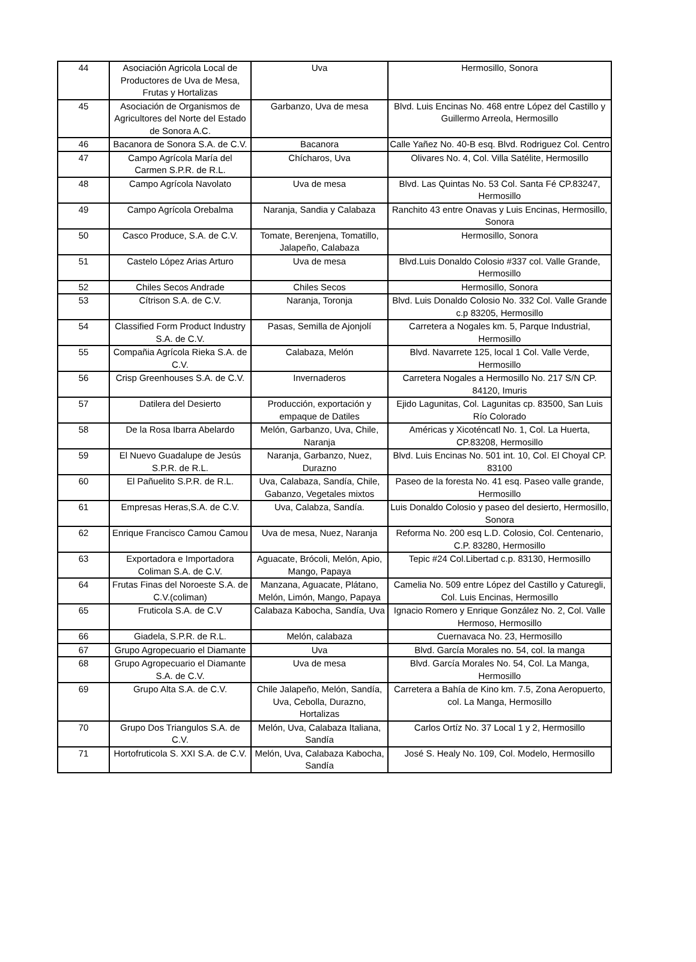| 44 | Asociación Agricola Local de Productores de Uva de Mesa, Frutas y Hortalizas | Uva | Hermosillo, Sonora |
| 45 | Asociación de Organismos de Agricultores del Norte del Estado de Sonora A.C. | Garbanzo, Uva de mesa | Blvd. Luis Encinas No. 468 entre López del Castillo y Guillermo Arreola, Hermosillo |
| 46 | Bacanora de Sonora S.A. de C.V. | Bacanora | Calle Yañez No. 40-B esq. Blvd. Rodriguez Col. Centro |
| 47 | Campo Agrícola María del Carmen S.P.R. de R.L. | Chícharos, Uva | Olivares No. 4, Col. Villa Satélite, Hermosillo |
| 48 | Campo Agrícola Navolato | Uva de mesa | Blvd. Las Quintas No. 53 Col. Santa Fé CP.83247, Hermosillo |
| 49 | Campo Agrícola Orebalma | Naranja, Sandia y Calabaza | Ranchito 43 entre Onavas y Luis Encinas, Hermosillo, Sonora |
| 50 | Casco Produce, S.A. de C.V. | Tomate, Berenjena, Tomatillo, Jalapeño, Calabaza | Hermosillo, Sonora |
| 51 | Castelo López Arias Arturo | Uva de mesa | Blvd.Luis Donaldo Colosio #337 col. Valle Grande, Hermosillo |
| 52 | Chiles Secos Andrade | Chiles Secos | Hermosillo, Sonora |
| 53 | Cítrison S.A. de C.V. | Naranja, Toronja | Blvd. Luis Donaldo Colosio No. 332 Col. Valle Grande c.p 83205, Hermosillo |
| 54 | Classified Form Product Industry S.A. de C.V. | Pasas, Semilla de Ajonjolí | Carretera a Nogales km. 5, Parque Industrial, Hermosillo |
| 55 | Compañia Agrícola Rieka S.A. de C.V. | Calabaza, Melón | Blvd. Navarrete 125, local 1 Col. Valle Verde, Hermosillo |
| 56 | Crisp Greenhouses S.A. de C.V. | Invernaderos | Carretera Nogales a Hermosillo No. 217 S/N CP. 84120, Imuris |
| 57 | Datilera del Desierto | Producción, exportación y empaque de Datiles | Ejido Lagunitas, Col. Lagunitas cp. 83500, San Luis Río Colorado |
| 58 | De la Rosa Ibarra Abelardo | Melón, Garbanzo, Uva, Chile, Naranja | Américas y Xicoténcatl No. 1, Col. La Huerta, CP.83208, Hermosillo |
| 59 | El Nuevo Guadalupe de Jesús S.P.R. de R.L. | Naranja, Garbanzo, Nuez, Durazno | Blvd. Luis Encinas No. 501 int. 10, Col. El Choyal CP. 83100 |
| 60 | El Pañuelito S.P.R. de R.L. | Uva, Calabaza, Sandía, Chile, Gabanzo, Vegetales mixtos | Paseo de la foresta No. 41 esq. Paseo valle grande, Hermosillo |
| 61 | Empresas Heras,S.A. de C.V. | Uva, Calabza, Sandía. | Luis Donaldo Colosio y paseo del desierto, Hermosillo, Sonora |
| 62 | Enrique Francisco Camou Camou | Uva de mesa, Nuez, Naranja | Reforma No. 200 esq L.D. Colosio, Col. Centenario, C.P. 83280, Hermosillo |
| 63 | Exportadora e Importadora Coliman S.A. de C.V. | Aguacate, Brócoli, Melón, Apio, Mango, Papaya | Tepic #24 Col.Libertad c.p. 83130, Hermosillo |
| 64 | Frutas Finas del Noroeste S.A. de C.V.(coliman) | Manzana, Aguacate, Plátano, Melón, Limón, Mango, Papaya | Camelia No. 509 entre López del Castillo y Caturegli, Col. Luis Encinas, Hermosillo |
| 65 | Fruticola S.A. de C.V | Calabaza Kabocha, Sandía, Uva | Ignacio Romero y Enrique González No. 2, Col. Valle Hermoso, Hermosillo |
| 66 | Giadela, S.P.R. de R.L. | Melón, calabaza | Cuernavaca No. 23, Hermosillo |
| 67 | Grupo Agropecuario el Diamante | Uva | Blvd. García Morales no. 54, col. la manga |
| 68 | Grupo Agropecuario el Diamante S.A. de C.V. | Uva de mesa | Blvd. García Morales No. 54, Col. La Manga, Hermosillo |
| 69 | Grupo Alta S.A. de C.V. | Chile Jalapeño, Melón, Sandía, Uva, Cebolla, Durazno, Hortalizas | Carretera a Bahía de Kino km. 7.5, Zona Aeropuerto, col. La Manga, Hermosillo |
| 70 | Grupo Dos Triangulos S.A. de C.V. | Melón, Uva, Calabaza Italiana, Sandía | Carlos Ortíz No. 37 Local 1 y 2, Hermosillo |
| 71 | Hortofruticola S. XXI S.A. de C.V. | Melón, Uva, Calabaza Kabocha, Sandía | José S. Healy No. 109, Col. Modelo, Hermosillo |